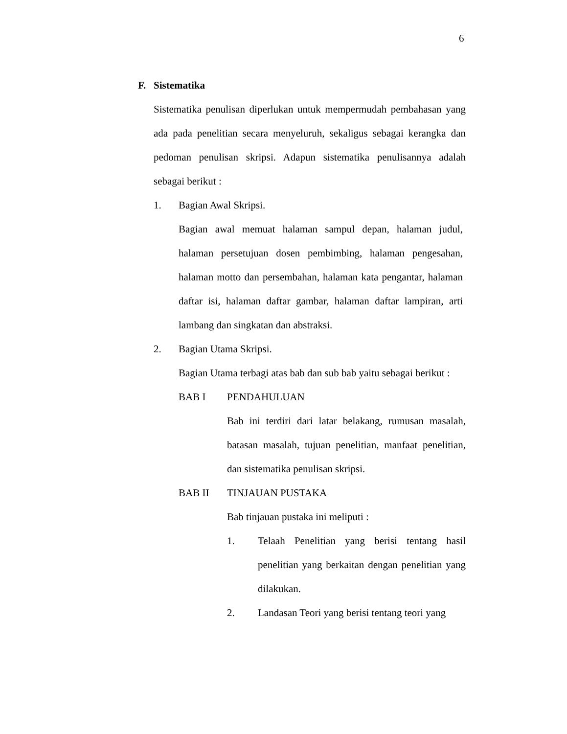6
F. Sistematika
Sistematika penulisan diperlukan untuk mempermudah pembahasan yang ada pada penelitian secara menyeluruh, sekaligus sebagai kerangka dan pedoman penulisan skripsi. Adapun sistematika penulisannya adalah sebagai berikut :
1. Bagian Awal Skripsi.
Bagian awal memuat halaman sampul depan, halaman judul, halaman persetujuan dosen pembimbing, halaman pengesahan, halaman motto dan persembahan, halaman kata pengantar, halaman daftar isi, halaman daftar gambar, halaman daftar lampiran, arti lambang dan singkatan dan abstraksi.
2. Bagian Utama Skripsi.
Bagian Utama terbagi atas bab dan sub bab yaitu sebagai berikut :
BAB I PENDAHULUAN
Bab ini terdiri dari latar belakang, rumusan masalah, batasan masalah, tujuan penelitian, manfaat penelitian, dan sistematika penulisan skripsi.
BAB II TINJAUAN PUSTAKA
Bab tinjauan pustaka ini meliputi :
1.
Telaah Penelitian yang berisi tentang hasil penelitian yang berkaitan dengan penelitian yang dilakukan.
2.
Landasan Teori yang berisi tentang teori yang